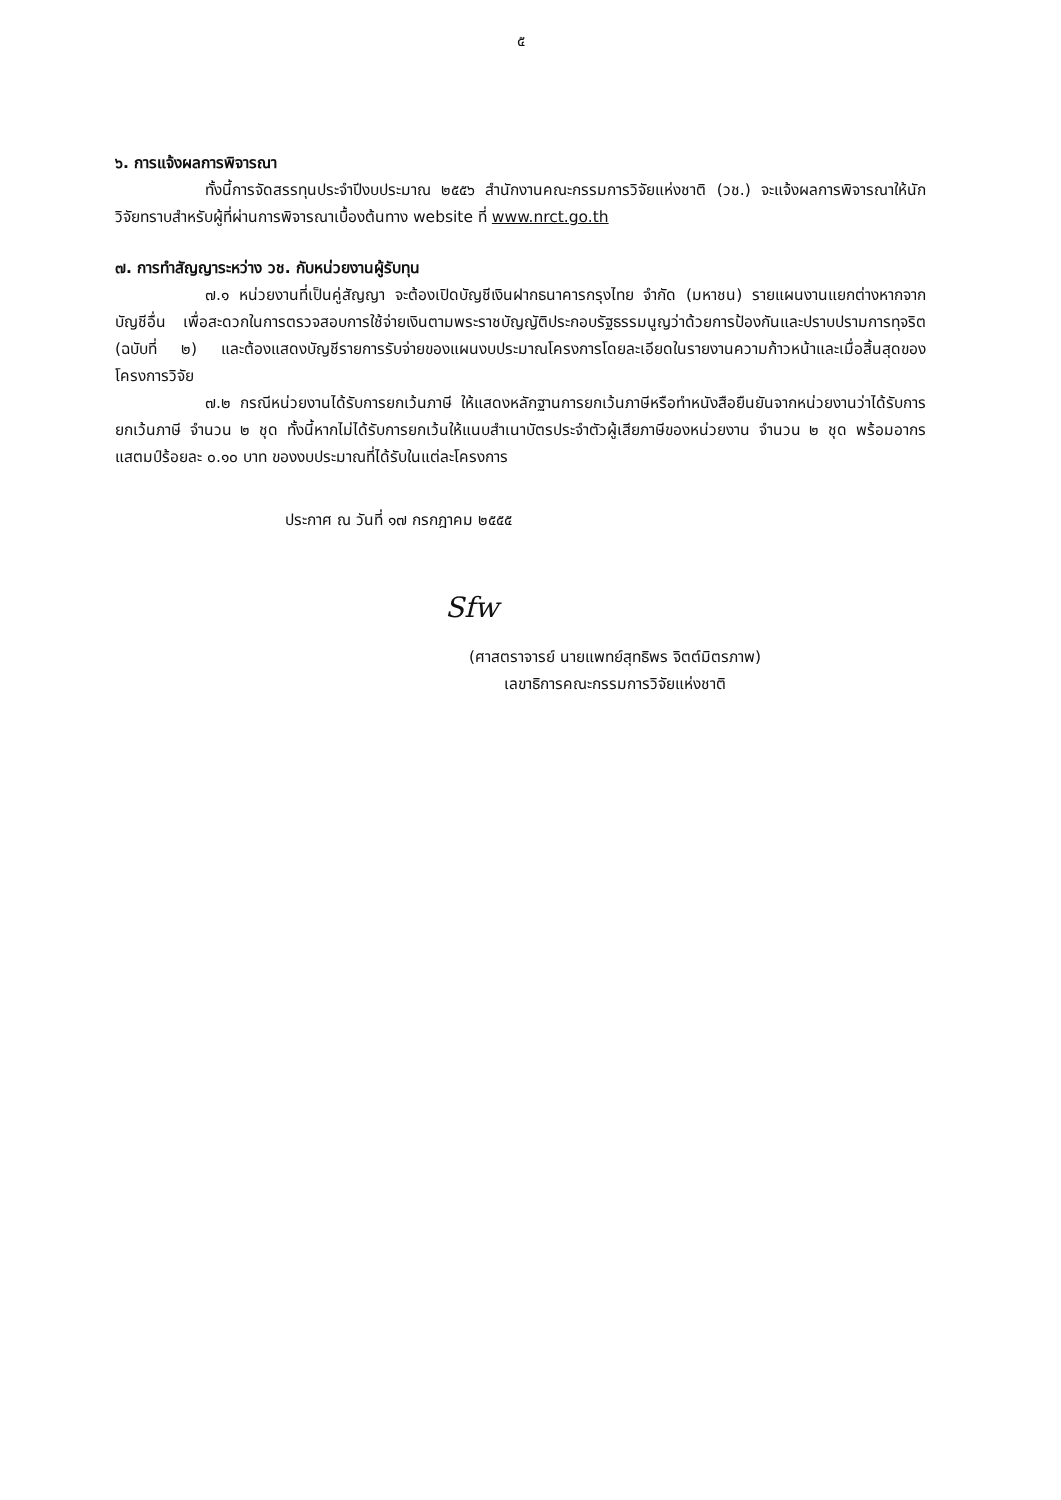๕
๖. การแจ้งผลการพิจารณา
ทั้งนี้การจัดสรรทุนประจำปีงบประมาณ ๒๕๕๖ สำนักงานคณะกรรมการวิจัยแห่งชาติ (วช.) จะแจ้งผลการพิจารณาให้นักวิจัยทราบสำหรับผู้ที่ผ่านการพิจารณาเบื้องต้นทาง website ที่ www.nrct.go.th
๗. การทำสัญญาระหว่าง วช. กับหน่วยงานผู้รับทุน
๗.๑ หน่วยงานที่เป็นคู่สัญญา จะต้องเปิดบัญชีเงินฝากธนาคารกรุงไทย จำกัด (มหาชน) รายแผนงานแยกต่างหากจากบัญชีอื่น เพื่อสะดวกในการตรวจสอบการใช้จ่ายเงินตามพระราชบัญญัติประกอบรัฐธรรมนูญว่าด้วยการป้องกันและปราบปรามการทุจริต (ฉบับที่ ๒) และต้องแสดงบัญชีรายการรับจ่ายของแผนงบประมาณโครงการโดยละเอียดในรายงานความก้าวหน้าและเมื่อสิ้นสุดของโครงการวิจัย
๗.๒ กรณีหน่วยงานได้รับการยกเว้นภาษี ให้แสดงหลักฐานการยกเว้นภาษีหรือทำหนังสือยืนยันจากหน่วยงานว่าได้รับการยกเว้นภาษี จำนวน ๒ ชุด ทั้งนี้หากไม่ได้รับการยกเว้นให้แนบสำเนาบัตรประจำตัวผู้เสียภาษีของหน่วยงาน จำนวน ๒ ชุด พร้อมอากรแสตมป์ร้อยละ ๐.๑๐ บาท ของงบประมาณที่ได้รับในแต่ละโครงการ
ประกาศ ณ วันที่ ๑๗ กรกฎาคม ๒๕๕๕
Sfw
(ศาสตราจารย์ นายแพทย์สุทธิพร จิตต์มิตรภาพ)
เลขาธิการคณะกรรมการวิจัยแห่งชาติ